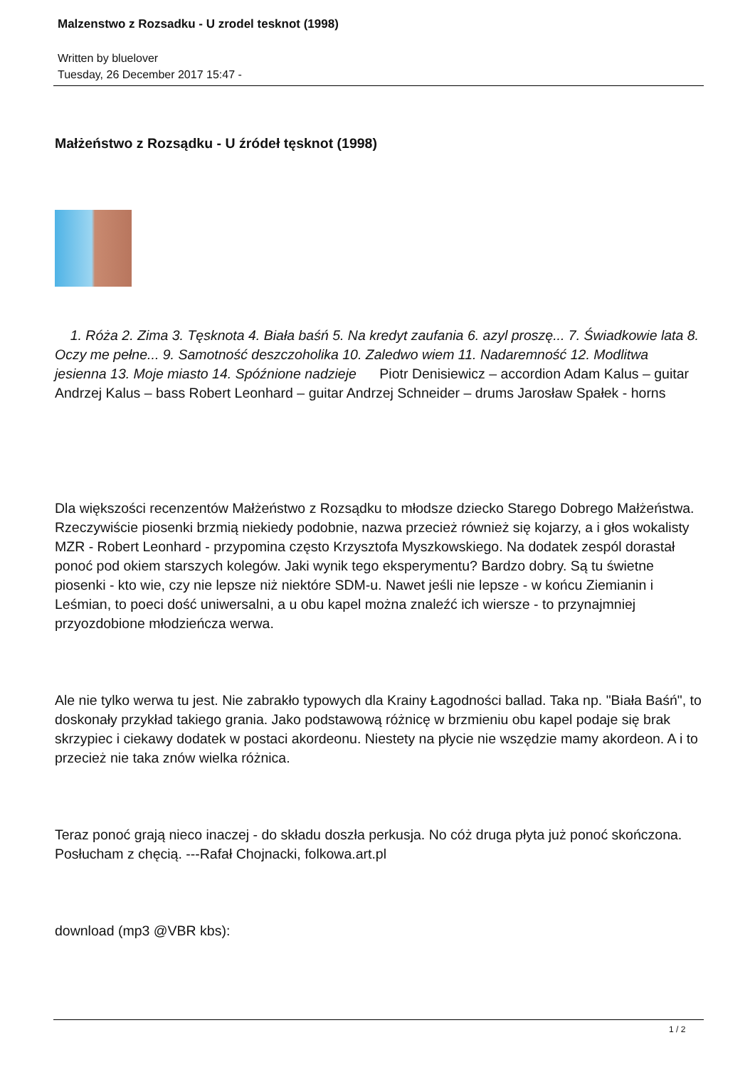Malzenstwo z Rozsadku - U zrodel tesknot (1998)
Written by bluelover
Tuesday, 26 December 2017 15:47 -
Małżeństwo z Rozsądku - U źródeł tęsknot (1998)
1. Róża 2. Zima 3. Tęsknota 4. Biała baśń 5. Na kredyt zaufania 6. azyl proszę... 7. Świadkowie lata 8. Oczy me pełne... 9. Samotność deszczoholika 10. Zaledwo wiem 11. Nadaremność 12. Modlitwa jesienna 13. Moje miasto 14. Spóźnione nadzieje Piotr Denisiewicz – accordion Adam Kalus – guitar Andrzej Kalus – bass Robert Leonhard – guitar Andrzej Schneider – drums Jarosław Spałek - horns
Dla większości recenzentów Małżeństwo z Rozsądku to młodsze dziecko Starego Dobrego Małżeństwa. Rzeczywiście piosenki brzmią niekiedy podobnie, nazwa przecież również się kojarzy, a i głos wokalisty MZR - Robert Leonhard - przypomina często Krzysztofa Myszkowskiego. Na dodatek zespól dorastał ponoć pod okiem starszych kolegów. Jaki wynik tego eksperymentu? Bardzo dobry. Są tu świetne piosenki - kto wie, czy nie lepsze niż niektóre SDM-u. Nawet jeśli nie lepsze - w końcu Ziemianin i Leśmian, to poeci dość uniwersalni, a u obu kapel można znaleźć ich wiersze - to przynajmniej przyozdobione młodzieńcza werwa.
Ale nie tylko werwa tu jest. Nie zabrakło typowych dla Krainy Łagodności ballad. Taka np. "Biała Baśń", to doskonały przykład takiego grania. Jako podstawową różnicę w brzmieniu obu kapel podaje się brak skrzypiec i ciekawy dodatek w postaci akordeonu. Niestety na płycie nie wszędzie mamy akordeon. A i to przecież nie taka znów wielka różnica.
Teraz ponoć grają nieco inaczej - do składu doszła perkusja. No cóż druga płyta już ponoć skończona. Posłucham z chęcią. ---Rafał Chojnacki, folkowa.art.pl
download (mp3 @VBR kbs):
1 / 2